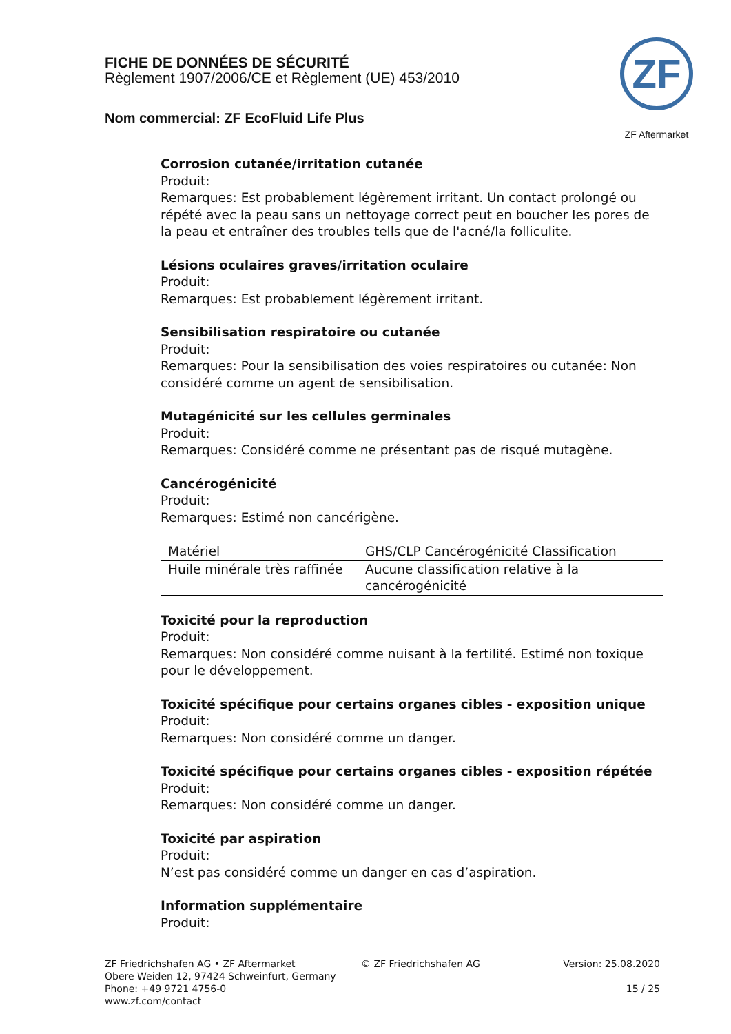FICHE DE DONNÉES DE SÉCURITÉ
Règlement 1907/2006/CE et Règlement (UE) 453/2010
Nom commercial: ZF EcoFluid Life Plus
ZF
ZF Aftermarket
Corrosion cutanée/irritation cutanée
Produit:
Remarques: Est probablement légèrement irritant. Un contact prolongé ou répété avec la peau sans un nettoyage correct peut en boucher les pores de la peau et entraîner des troubles tells que de l'acné/la folliculite.
Lésions oculaires graves/irritation oculaire
Produit:
Remarques: Est probablement légèrement irritant.
Sensibilisation respiratoire ou cutanée
Produit:
Remarques: Pour la sensibilisation des voies respiratoires ou cutanée: Non considéré comme un agent de sensibilisation.
Mutagénicité sur les cellules germinales
Produit:
Remarques: Considéré comme ne présentant pas de risqué mutagène.
Cancérogénicité
Produit:
Remarques: Estimé non cancérigène.
| Matériel | GHS/CLP Cancérogénicité Classification |
| Huile minérale très raffinée | Aucune classification relative à la cancérogénicité |
Toxicité pour la reproduction
Produit:
Remarques: Non considéré comme nuisant à la fertilité. Estimé non toxique pour le développement.
Toxicité spécifique pour certains organes cibles - exposition unique
Produit:
Remarques: Non considéré comme un danger.
Toxicité spécifique pour certains organes cibles - exposition répétée
Produit:
Remarques: Non considéré comme un danger.
Toxicité par aspiration
Produit:
N’est pas considéré comme un danger en cas d’aspiration.
Information supplémentaire
Produit:
ZF Friedrichshafen AG • ZF Aftermarket
Obere Weiden 12, 97424 Schweinfurt, Germany
Phone: +49 9721 4756-0
www.zf.com/contact
© ZF Friedrichshafen AG Version: 25.08.2020
15 / 25